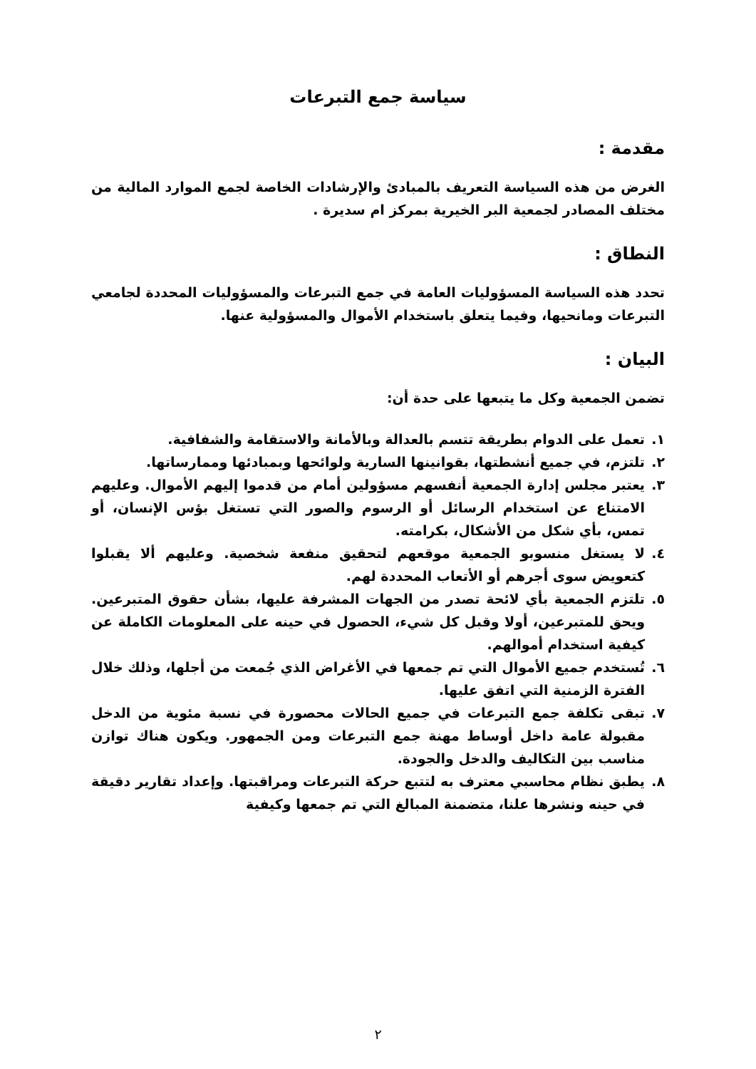سياسة جمع التبرعات
مقدمة :
الغرض من هذه السياسة التعريف بالمبادئ والإرشادات الخاصة لجمع الموارد المالية من مختلف المصادر لجمعية البر الخيرية بمركز ام سديرة .
النطاق :
تحدد هذه السياسة المسؤوليات العامة في جمع التبرعات والمسؤوليات المحددة لجامعي التبرعات ومانحيها، وفيما يتعلق باستخدام الأموال والمسؤولية عنها.
البيان :
تضمن الجمعية وكل ما يتبعها على حدة أن:
١. تعمل على الدوام بطريقة تتسم بالعدالة وبالأمانة والاستقامة والشفافية.
٢. تلتزم، في جميع أنشطتها، بقوانينها السارية ولوائحها وبمبادئها وممارساتها.
٣. يعتبر مجلس إدارة الجمعية أنفسهم مسؤولين أمام من قدموا إليهم الأموال. وعليهم الامتناع عن استخدام الرسائل أو الرسوم والصور التي تستغل بؤس الإنسان، أو تمس، بأي شكل من الأشكال، بكرامته.
٤. لا يستغل منسوبو الجمعية موقعهم لتحقيق منفعة شخصية. وعليهم ألا يقبلوا كتعويض سوى أجرهم أو الأتعاب المحددة لهم.
٥. تلتزم الجمعية بأي لائحة تصدر من الجهات المشرفة عليها، بشأن حقوق المتبرعين. ويحق للمتبرعين، أولا وقبل كل شيء، الحصول في حينه على المعلومات الكاملة عن كيفية استخدام أموالهم.
٦. تُستخدم جميع الأموال التي تم جمعها في الأغراض الذي جُمعت من أجلها، وذلك خلال الفترة الزمنية التي اتفق عليها.
٧. تبقى تكلفة جمع التبرعات في جميع الحالات محصورة في نسبة مئوية من الدخل مقبولة عامة داخل أوساط مهنة جمع التبرعات ومن الجمهور. ويكون هناك توازن مناسب بين التكاليف والدخل والجودة.
٨. يطبق نظام محاسبي معترف به لتتبع حركة التبرعات ومراقبتها. وإعداد تقارير دقيقة في حينه ونشرها علنا، متضمنة المبالغ التي تم جمعها وكيفية
٢